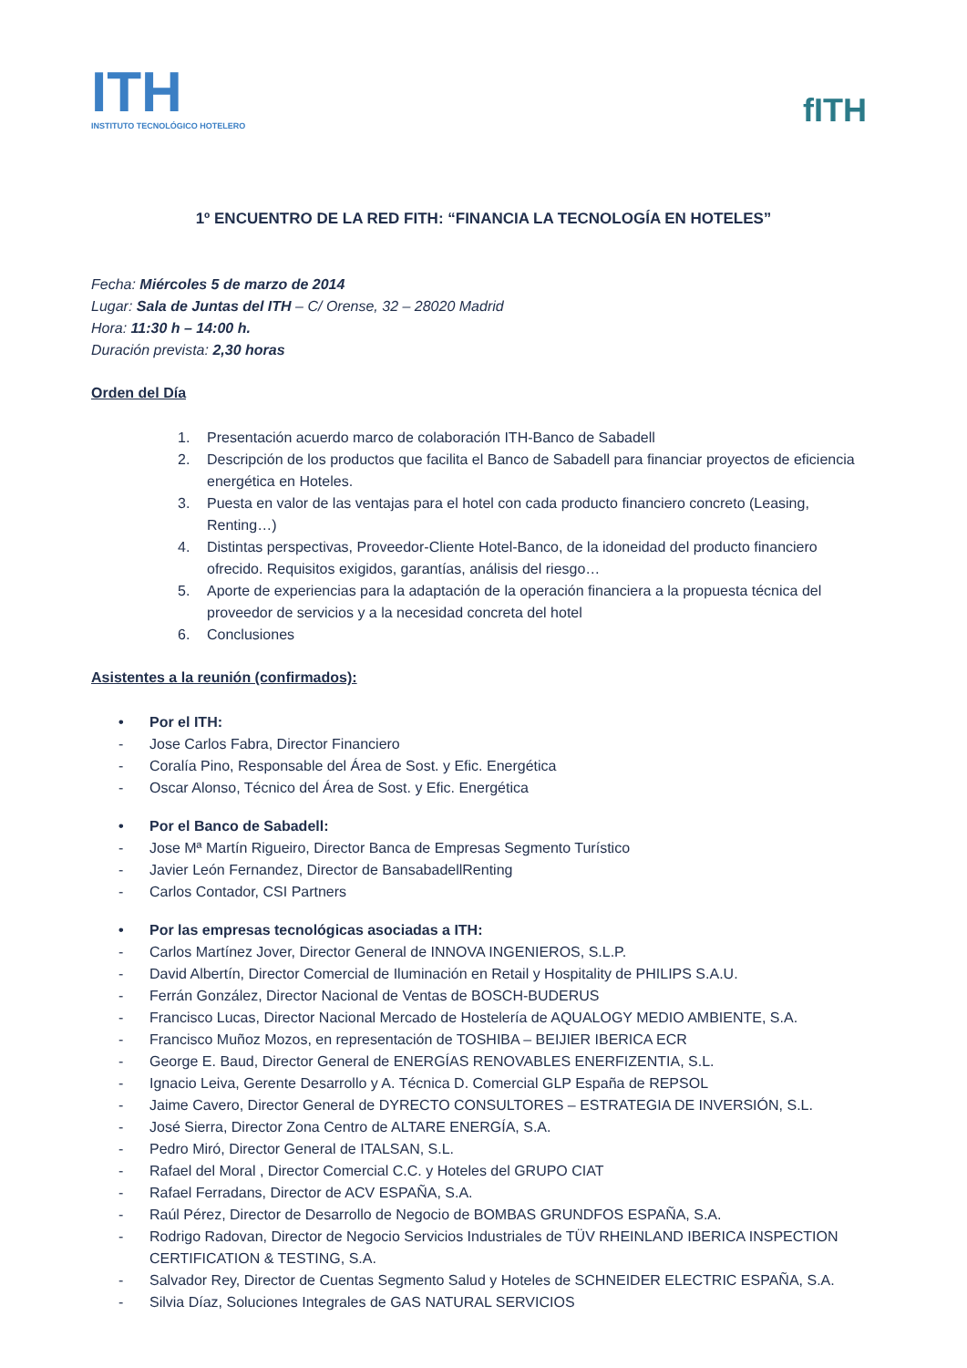ITH
INSTITUTO TECNOLÓGICO HOTELERO
fITH
1º ENCUENTRO DE LA RED FITH: “FINANCIA LA TECNOLOGÍA EN HOTELES”
Fecha: Miércoles 5 de marzo de 2014
Lugar: Sala de Juntas del ITH – C/ Orense, 32 – 28020 Madrid
Hora: 11:30 h – 14:00 h.
Duración prevista: 2,30 horas
Orden del Día
1. Presentación acuerdo marco de colaboración ITH-Banco de Sabadell
2. Descripción de los productos que facilita el Banco de Sabadell para financiar proyectos de eficiencia energética en Hoteles.
3. Puesta en valor de las ventajas para el hotel con cada producto financiero concreto (Leasing, Renting…)
4. Distintas perspectivas, Proveedor-Cliente Hotel-Banco, de la idoneidad del producto financiero ofrecido. Requisitos exigidos, garantías, análisis del riesgo…
5. Aporte de experiencias para la adaptación de la operación financiera a la propuesta técnica del proveedor de servicios y a la necesidad concreta del hotel
6. Conclusiones
Asistentes a la reunión (confirmados):
• Por el ITH:
- Jose Carlos Fabra, Director Financiero
- Coralía Pino, Responsable del Área de Sost. y Efic. Energética
- Oscar Alonso, Técnico del Área de Sost. y Efic. Energética
• Por el Banco de Sabadell:
- Jose Mª Martín Rigueiro, Director Banca de Empresas Segmento Turístico
- Javier León Fernandez, Director de BansabadellRenting
- Carlos Contador, CSI Partners
• Por las empresas tecnológicas asociadas a ITH:
- Carlos Martínez Jover, Director General de INNOVA INGENIEROS, S.L.P.
- David Albertín, Director Comercial de Iluminación en Retail y Hospitality de PHILIPS S.A.U.
- Ferrán González, Director Nacional de Ventas de BOSCH-BUDERUS
- Francisco Lucas, Director Nacional Mercado de Hostelería de AQUALOGY MEDIO AMBIENTE, S.A.
- Francisco Muñoz Mozos, en representación de TOSHIBA – BEIJIER IBERICA ECR
- George E. Baud, Director General de ENERGÍAS RENOVABLES ENERFIZENTIA, S.L.
- Ignacio Leiva, Gerente Desarrollo y A. Técnica D. Comercial GLP España de REPSOL
- Jaime Cavero, Director General de DYRECTO CONSULTORES – ESTRATEGIA DE INVERSIÓN, S.L.
- José Sierra, Director Zona Centro de ALTARE ENERGÍA, S.A.
- Pedro Miró, Director General de ITALSAN, S.L.
- Rafael del Moral , Director Comercial C.C. y Hoteles del GRUPO CIAT
- Rafael Ferradans, Director de ACV ESPAÑA, S.A.
- Raúl Pérez, Director de Desarrollo de Negocio de BOMBAS GRUNDFOS ESPAÑA, S.A.
- Rodrigo Radovan, Director de Negocio Servicios Industriales de TÜV RHEINLAND IBERICA INSPECTION CERTIFICATION & TESTING, S.A.
- Salvador Rey, Director de Cuentas Segmento Salud y Hoteles de SCHNEIDER ELECTRIC ESPAÑA, S.A.
- Silvia Díaz, Soluciones Integrales de GAS NATURAL SERVICIOS